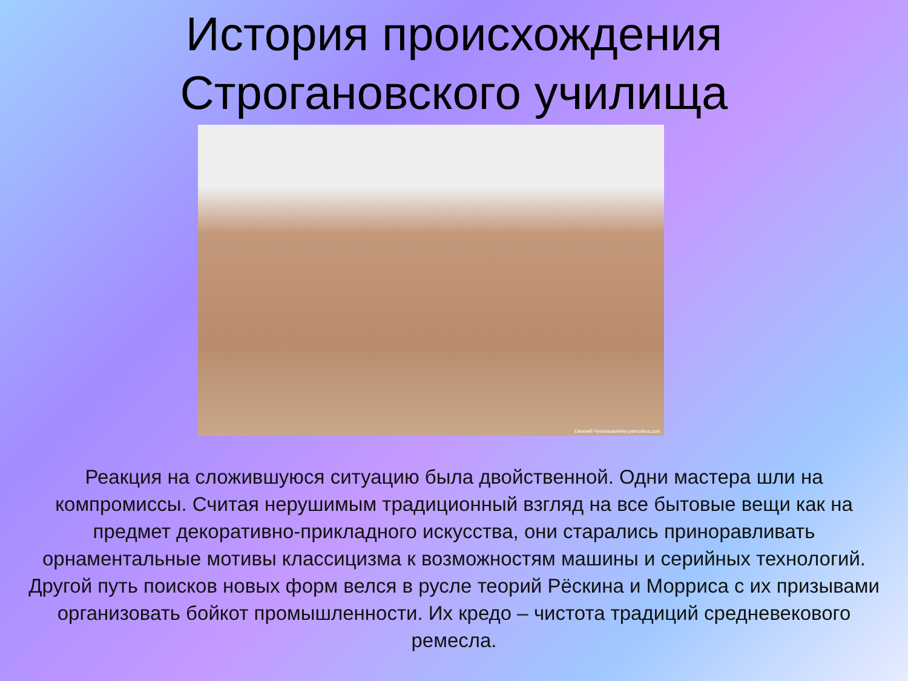История происхождения
Строгановского училища
Евгений Чесноков/www.yamoskva.com
Реакция на сложившуюся ситуацию была двойственной. Одни мастера шли на компромиссы. Считая нерушимым традиционный взгляд на все бытовые вещи как на предмет декоративно-прикладного искусства, они старались приноравливать орнаментальные мотивы классицизма к возможностям машины и серийных технологий.
Другой путь поисков новых форм велся в русле теорий Рёскина и Морриса с их призывами организовать бойкот промышленности. Их кредо – чистота традиций средневекового ремесла.